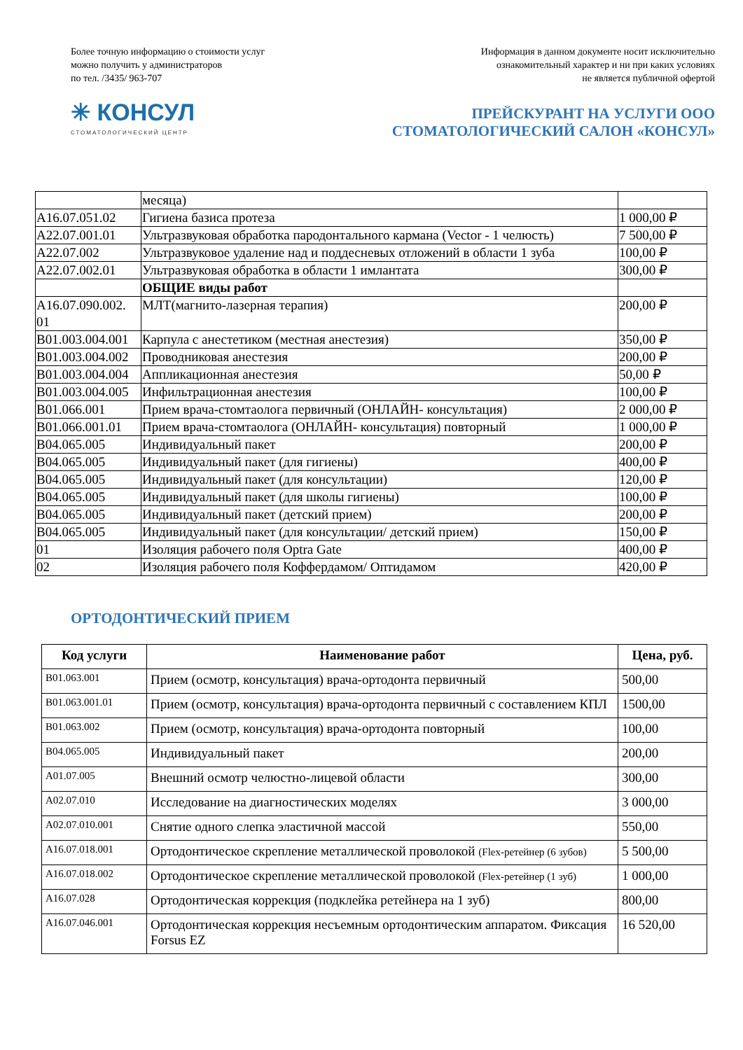Более точную информацию о стоимости услуг
можно получить у администраторов
по тел. /3435/ 963-707
Информация в данном документе носит исключительно
ознакомительный характер и ни при каких условиях
не является публичной офертой
✳ КОНСУЛ
СТОМАТОЛОГИЧЕСКИЙ ЦЕНТР
ПРЕЙСКУРАНТ НА УСЛУГИ ООО
СТОМАТОЛОГИЧЕСКИЙ САЛОН «КОНСУЛ»
| | месяца) | |
| A16.07.051.02 | Гигиена базиса протеза | 1 000,00 ₽ |
| A22.07.001.01 | Ультразвуковая обработка пародонтального кармана (Vector - 1 челюсть) | 7 500,00 ₽ |
| A22.07.002 | Ультразвуковое удаление над и поддесневых отложений в области 1 зуба | 100,00 ₽ |
| A22.07.002.01 | Ультразвуковая обработка в области 1 имлантата | 300,00 ₽ |
| | ОБЩИЕ виды работ | |
| A16.07.090.002. 01 | МЛТ(магнито-лазерная терапия) | 200,00 ₽ |
| B01.003.004.001 | Карпула с анестетиком (местная анестезия) | 350,00 ₽ |
| B01.003.004.002 | Проводниковая анестезия | 200,00 ₽ |
| B01.003.004.004 | Аппликационная анестезия | 50,00 ₽ |
| B01.003.004.005 | Инфильтрационная анестезия | 100,00 ₽ |
| B01.066.001 | Прием врача-стомтаолога первичный (ОНЛАЙН- консультация) | 2 000,00 ₽ |
| B01.066.001.01 | Прием врача-стомтаолога (ОНЛАЙН- консультация) повторный | 1 000,00 ₽ |
| B04.065.005 | Индивидуальный пакет | 200,00 ₽ |
| B04.065.005 | Индивидуальный пакет (для гигиены) | 400,00 ₽ |
| B04.065.005 | Индивидуальный пакет (для консультации) | 120,00 ₽ |
| B04.065.005 | Индивидуальный пакет (для школы гигиены) | 100,00 ₽ |
| B04.065.005 | Индивидуальный пакет (детский прием) | 200,00 ₽ |
| B04.065.005 | Индивидуальный пакет (для консультации/ детский прием) | 150,00 ₽ |
| 01 | Изоляция рабочего поля Optra Gate | 400,00 ₽ |
| 02 | Изоляция рабочего поля Коффердамом/ Оптидамом | 420,00 ₽ |
ОРТОДОНТИЧЕСКИЙ ПРИЕМ
| Код услуги | Наименование работ | Цена, руб. |
| --- | --- | --- |
| B01.063.001 | Прием (осмотр, консультация) врача-ортодонта первичный | 500,00 |
| B01.063.001.01 | Прием (осмотр, консультация) врача-ортодонта первичный с составлением КПЛ | 1500,00 |
| B01.063.002 | Прием (осмотр, консультация) врача-ортодонта повторный | 100,00 |
| B04.065.005 | Индивидуальный пакет | 200,00 |
| A01.07.005 | Внешний осмотр челюстно-лицевой области | 300,00 |
| A02.07.010 | Исследование на диагностических моделях | 3 000,00 |
| A02.07.010.001 | Снятие одного слепка эластичной массой | 550,00 |
| A16.07.018.001 | Ортодонтическое скрепление металлической проволокой (Flex-ретейнер (6 зубов) | 5 500,00 |
| A16.07.018.002 | Ортодонтическое скрепление металлической проволокой (Flex-ретейнер (1 зуб) | 1 000,00 |
| A16.07.028 | Ортодонтическая коррекция (подклейка ретейнера на 1 зуб) | 800,00 |
| A16.07.046.001 | Ортодонтическая коррекция несъемным ортодонтическим аппаратом. Фиксация Forsus EZ | 16 520,00 |